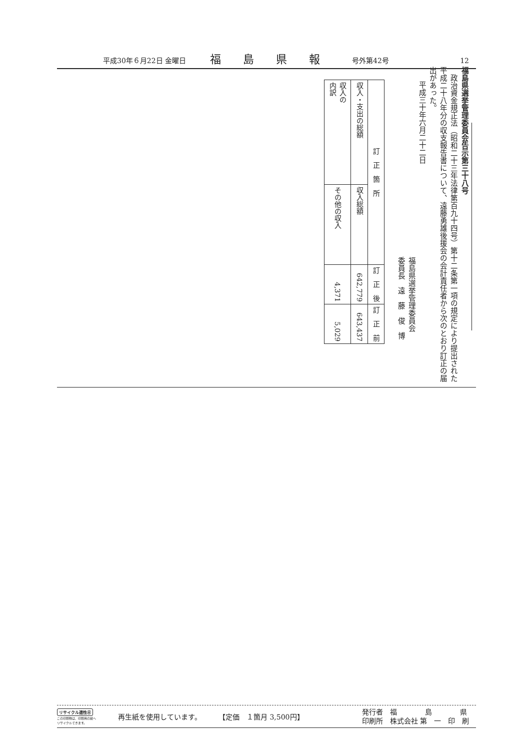平成30年６月22日 金曜日 福島県報 号外第42号 12
福島県選挙管理委員会告示第三十八号
　政治資金規正法（昭和二十三年法律第百九十四号）第十二条第一項の規定により提出された平成二十八年分の収支報告書について、遠藤勇雄後援会の会計責任者から次のとおり訂正の届出があった。
　平成三十年六月二十二日
福島県選挙管理委員会
委員長　遠　藤　俊　博
| 訂 正 箇 所 | | 訂 正 後 | 訂 正 前 |
| --- | --- | --- | --- |
| 収入・支出の総額 | 収入総額 | 642,779 | 643,437 |
| 収入の 内訳 | その他の収入 | 4,371 | 5,029 |
リサイクル適性Ⓐ
この印刷物は、印刷用の紙へ
リサイクルできます。
再生紙を使用しています。 【定価　１箇月 3,500円】 発行者　福　　　　島　　　　県
印刷所　株式会社 第　一　印　刷